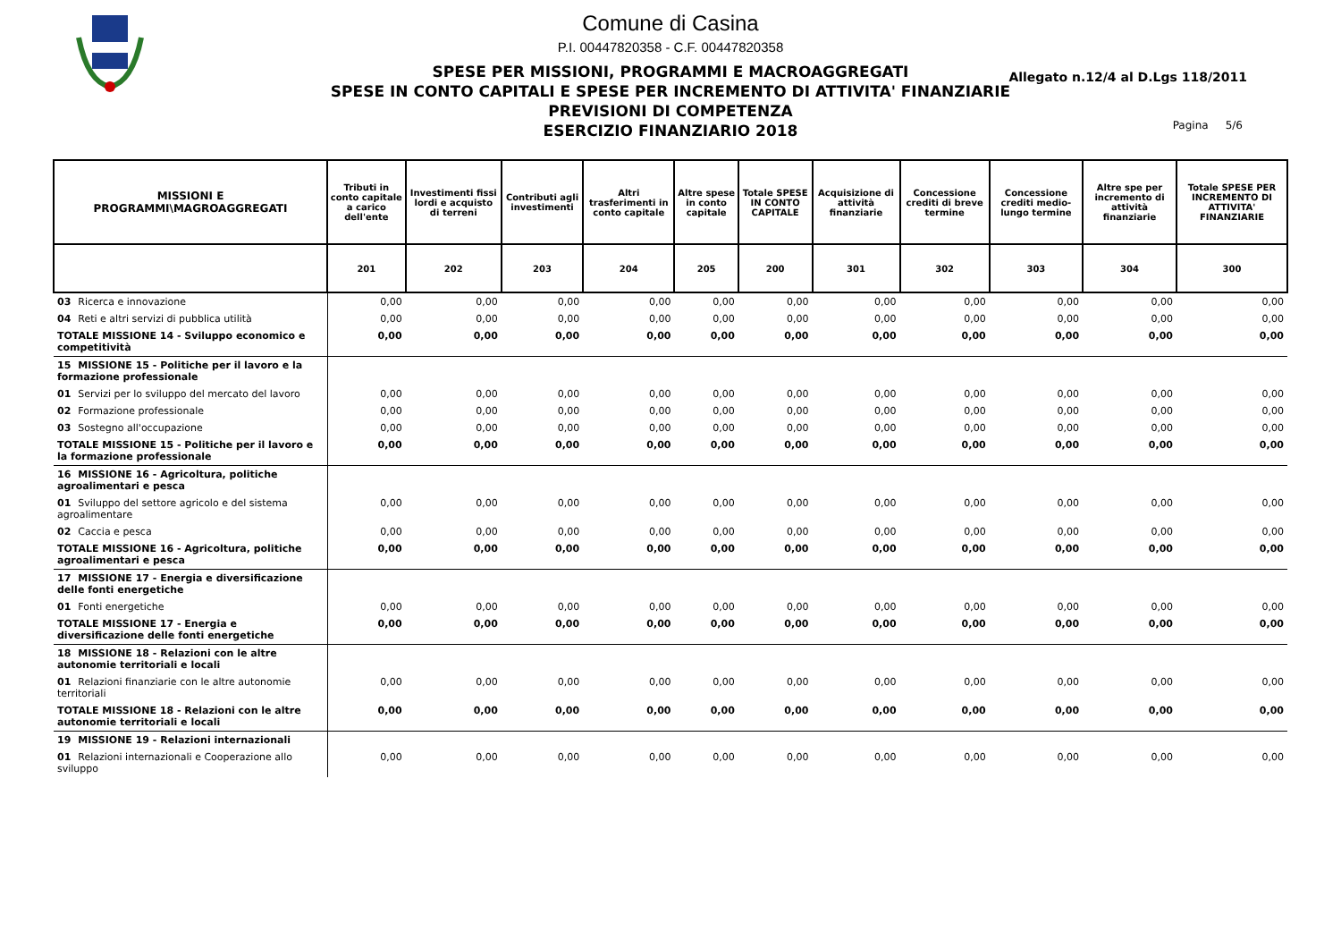Comune di Casina
P.I. 00447820358 - C.F. 00447820358
SPESE PER MISSIONI, PROGRAMMI E MACROAGGREGATI
SPESE IN CONTO CAPITALI E SPESE PER INCREMENTO DI ATTIVITA' FINANZIARIE
PREVISIONI DI COMPETENZA
ESERCIZIO FINANZIARIO 2018
Allegato n.12/4 al D.Lgs 118/2011
Pagina 5/6
| MISSIONI E PROGRAMMI\MAGROAGGREGATI | Tributi in conto capitale a carico dell'ente | Investimenti fissi lordi e acquisto di terreni | Contributi agli investimenti | Altri trasferimenti in conto capitale | Altre spese in conto capitale | Totale SPESE IN CONTO CAPITALE | Acquisizione di attività finanziarie | Concessione crediti di breve termine | Concessione crediti medio-lungo termine | Altre spe per incremento di attività finanziarie | Totale SPESE PER INCREMENTO DI ATTIVITA' FINANZIARIE |
| --- | --- | --- | --- | --- | --- | --- | --- | --- | --- | --- | --- |
| | 201 | 202 | 203 | 204 | 205 | 200 | 301 | 302 | 303 | 304 | 300 |
| 03 Ricerca e innovazione | 0,00 | 0,00 | 0,00 | 0,00 | 0,00 | 0,00 | 0,00 | 0,00 | 0,00 | 0,00 | 0,00 |
| 04 Reti e altri servizi di pubblica utilità | 0,00 | 0,00 | 0,00 | 0,00 | 0,00 | 0,00 | 0,00 | 0,00 | 0,00 | 0,00 | 0,00 |
| TOTALE MISSIONE 14 - Sviluppo economico e competitività | 0,00 | 0,00 | 0,00 | 0,00 | 0,00 | 0,00 | 0,00 | 0,00 | 0,00 | 0,00 | 0,00 |
| 15 MISSIONE 15 - Politiche per il lavoro e la formazione professionale | | | | | | | | | | | |
| 01 Servizi per lo sviluppo del mercato del lavoro | 0,00 | 0,00 | 0,00 | 0,00 | 0,00 | 0,00 | 0,00 | 0,00 | 0,00 | 0,00 | 0,00 |
| 02 Formazione professionale | 0,00 | 0,00 | 0,00 | 0,00 | 0,00 | 0,00 | 0,00 | 0,00 | 0,00 | 0,00 | 0,00 |
| 03 Sostegno all'occupazione | 0,00 | 0,00 | 0,00 | 0,00 | 0,00 | 0,00 | 0,00 | 0,00 | 0,00 | 0,00 | 0,00 |
| TOTALE MISSIONE 15 - Politiche per il lavoro e la formazione professionale | 0,00 | 0,00 | 0,00 | 0,00 | 0,00 | 0,00 | 0,00 | 0,00 | 0,00 | 0,00 | 0,00 |
| 16 MISSIONE 16 - Agricoltura, politiche agroalimentari e pesca | | | | | | | | | | | |
| 01 Sviluppo del settore agricolo e del sistema agroalimentare | 0,00 | 0,00 | 0,00 | 0,00 | 0,00 | 0,00 | 0,00 | 0,00 | 0,00 | 0,00 | 0,00 |
| 02 Caccia e pesca | 0,00 | 0,00 | 0,00 | 0,00 | 0,00 | 0,00 | 0,00 | 0,00 | 0,00 | 0,00 | 0,00 |
| TOTALE MISSIONE 16 - Agricoltura, politiche agroalimentari e pesca | 0,00 | 0,00 | 0,00 | 0,00 | 0,00 | 0,00 | 0,00 | 0,00 | 0,00 | 0,00 | 0,00 |
| 17 MISSIONE 17 - Energia e diversificazione delle fonti energetiche | | | | | | | | | | | |
| 01 Fonti energetiche | 0,00 | 0,00 | 0,00 | 0,00 | 0,00 | 0,00 | 0,00 | 0,00 | 0,00 | 0,00 | 0,00 |
| TOTALE MISSIONE 17 - Energia e diversificazione delle fonti energetiche | 0,00 | 0,00 | 0,00 | 0,00 | 0,00 | 0,00 | 0,00 | 0,00 | 0,00 | 0,00 | 0,00 |
| 18 MISSIONE 18 - Relazioni con le altre autonomie territoriali e locali | | | | | | | | | | | |
| 01 Relazioni finanziarie con le altre autonomie territoriali | 0,00 | 0,00 | 0,00 | 0,00 | 0,00 | 0,00 | 0,00 | 0,00 | 0,00 | 0,00 | 0,00 |
| TOTALE MISSIONE 18 - Relazioni con le altre autonomie territoriali e locali | 0,00 | 0,00 | 0,00 | 0,00 | 0,00 | 0,00 | 0,00 | 0,00 | 0,00 | 0,00 | 0,00 |
| 19 MISSIONE 19 - Relazioni internazionali | | | | | | | | | | | |
| 01 Relazioni internazionali e Cooperazione allo sviluppo | 0,00 | 0,00 | 0,00 | 0,00 | 0,00 | 0,00 | 0,00 | 0,00 | 0,00 | 0,00 | 0,00 |